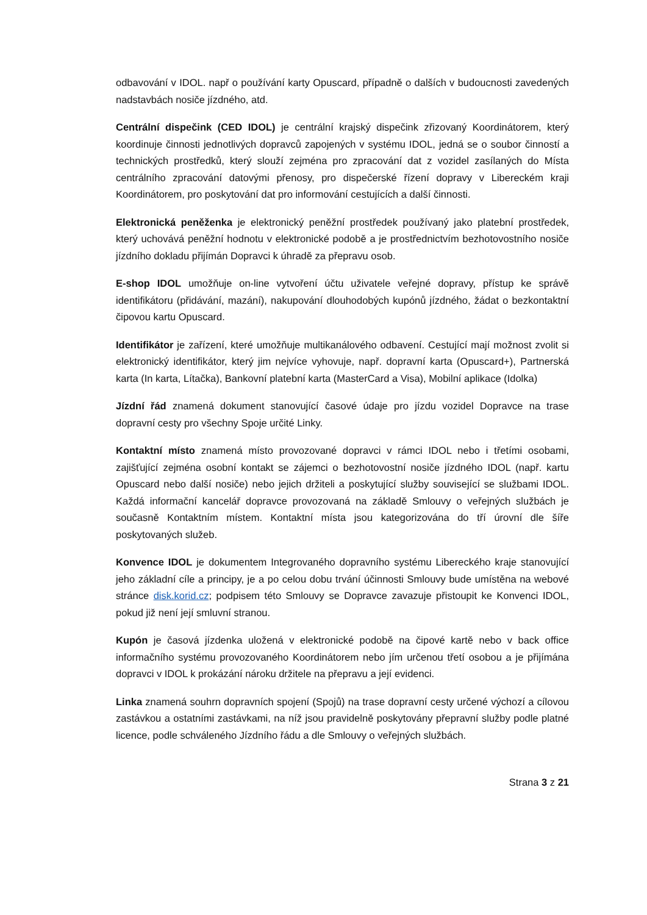odbavování v IDOL. např o používání karty Opuscard, případně o dalších v budoucnosti zavedených nadstavbách nosiče jízdného, atd.
Centrální dispečink (CED IDOL) je centrální krajský dispečink zřizovaný Koordinátorem, který koordinuje činnosti jednotlivých dopravců zapojených v systému IDOL, jedná se o soubor činností a technických prostředků, který slouží zejména pro zpracování dat z vozidel zasílaných do Místa centrálního zpracování datovými přenosy, pro dispečerské řízení dopravy v Libereckém kraji Koordinátorem, pro poskytování dat pro informování cestujících a další činnosti.
Elektronická peněženka je elektronický peněžní prostředek používaný jako platební prostředek, který uchovává peněžní hodnotu v elektronické podobě a je prostřednictvím bezhotovostního nosiče jízdního dokladu přijímán Dopravci k úhradě za přepravu osob.
E-shop IDOL umožňuje on-line vytvoření účtu uživatele veřejné dopravy, přístup ke správě identifikátoru (přidávání, mazání), nakupování dlouhodobých kupónů jízdného, žádat o bezkontaktní čipovou kartu Opuscard.
Identifikátor je zařízení, které umožňuje multikanálového odbavení. Cestující mají možnost zvolit si elektronický identifikátor, který jim nejvíce vyhovuje, např. dopravní karta (Opuscard+), Partnerská karta (In karta, Lítačka), Bankovní platební karta (MasterCard a Visa), Mobilní aplikace (Idolka)
Jízdní řád znamená dokument stanovující časové údaje pro jízdu vozidel Dopravce na trase dopravní cesty pro všechny Spoje určité Linky.
Kontaktní místo znamená místo provozované dopravci v rámci IDOL nebo i třetími osobami, zajišťující zejména osobní kontakt se zájemci o bezhotovostní nosiče jízdného IDOL (např. kartu Opuscard nebo další nosiče) nebo jejich držiteli a poskytující služby související se službami IDOL. Každá informační kancelář dopravce provozovaná na základě Smlouvy o veřejných službách je současně Kontaktním místem. Kontaktní místa jsou kategorizována do tří úrovní dle šíře poskytovaných služeb.
Konvence IDOL je dokumentem Integrovaného dopravního systému Libereckého kraje stanovující jeho základní cíle a principy, je a po celou dobu trvání účinnosti Smlouvy bude umístěna na webové stránce disk.korid.cz; podpisem této Smlouvy se Dopravce zavazuje přistoupit ke Konvenci IDOL, pokud již není její smluvní stranou.
Kupón je časová jízdenka uložená v elektronické podobě na čipové kartě nebo v back office informačního systému provozovaného Koordinátorem nebo jím určenou třetí osobou a je přijímána dopravci v IDOL k prokázání nároku držitele na přepravu a její evidenci.
Linka znamená souhrn dopravních spojení (Spojů) na trase dopravní cesty určené výchozí a cílovou zastávkou a ostatními zastávkami, na níž jsou pravidelně poskytovány přepravní služby podle platné licence, podle schváleného Jízdního řádu a dle Smlouvy o veřejných službách.
Strana 3 z 21